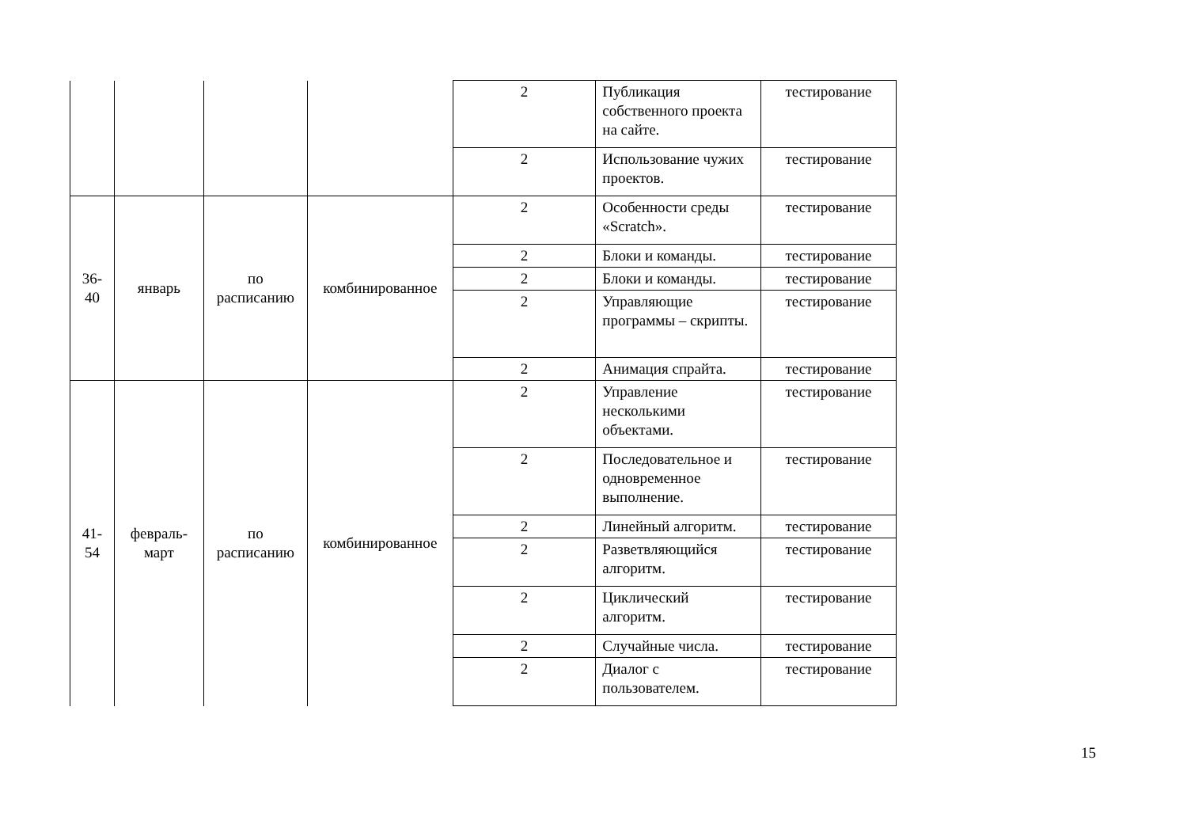| | | | | 2 | Публикация собственного проекта на сайте. | тестирование |
| | | | | 2 | Использование чужих проектов. | тестирование |
| 36- 40 | январь | по расписанию | комбинированное | 2 | Особенности среды «Scratch». | тестирование |
| | | | | 2 | Блоки и команды. | тестирование |
| | | | | 2 | Блоки и команды. | тестирование |
| | | | | 2 | Управляющие программы – скрипты. | тестирование |
| | | | | 2 | Анимация спрайта. | тестирование |
| 41- 54 | февраль- март | по расписанию | комбинированное | 2 | Управление несколькими объектами. | тестирование |
| | | | | 2 | Последовательное и одновременное выполнение. | тестирование |
| | | | | 2 | Линейный алгоритм. | тестирование |
| | | | | 2 | Разветвляющийся алгоритм. | тестирование |
| | | | | 2 | Циклический алгоритм. | тестирование |
| | | | | 2 | Случайные числа. | тестирование |
| | | | | 2 | Диалог с пользователем. | тестирование |
15